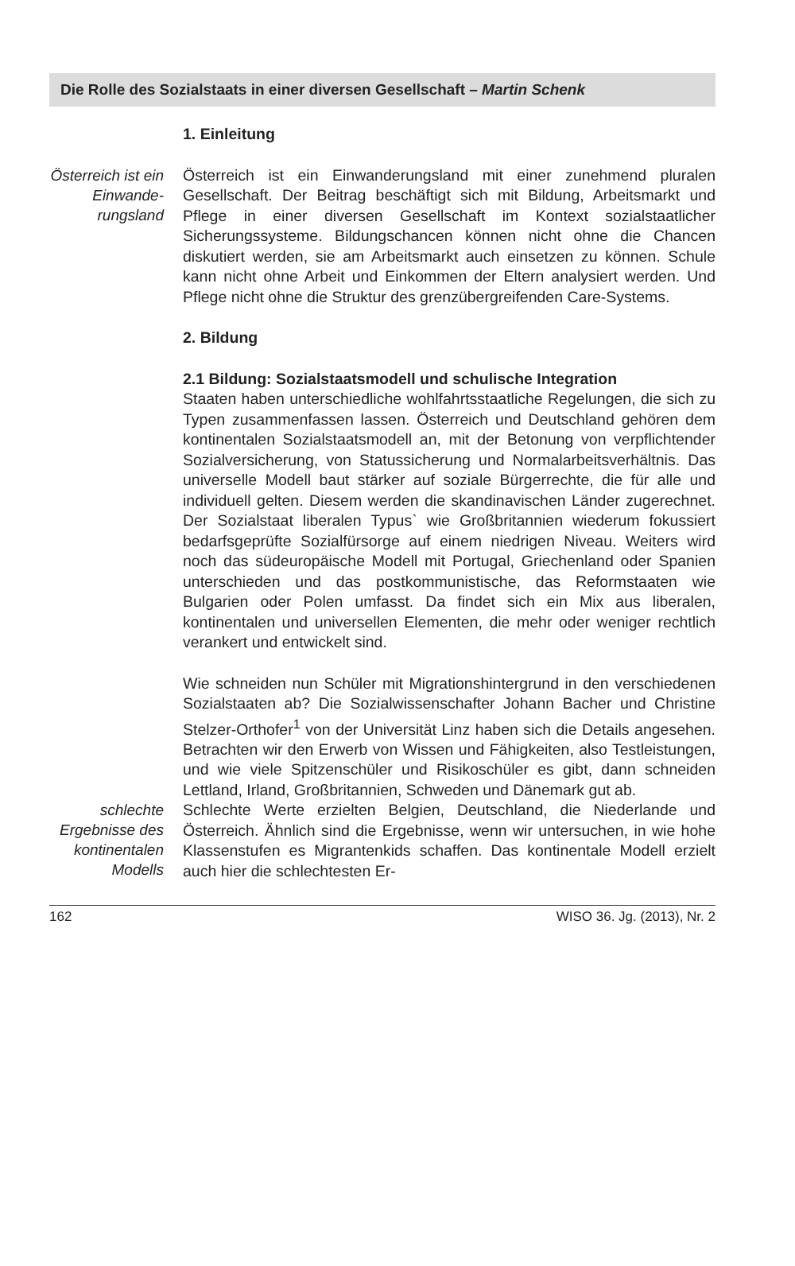Die Rolle des Sozialstaats in einer diversen Gesellschaft – Martin Schenk
1. Einleitung
Österreich ist ein Einwande-rungsland
Österreich ist ein Einwanderungsland mit einer zunehmend pluralen Gesellschaft. Der Beitrag beschäftigt sich mit Bildung, Arbeitsmarkt und Pflege in einer diversen Gesellschaft im Kontext sozialstaatlicher Sicherungssysteme. Bildungschancen können nicht ohne die Chancen diskutiert werden, sie am Arbeitsmarkt auch einsetzen zu können. Schule kann nicht ohne Arbeit und Einkommen der Eltern analysiert werden. Und Pflege nicht ohne die Struktur des grenzübergreifenden Care-Systems.
2. Bildung
2.1 Bildung: Sozialstaatsmodell und schulische Integration
Staaten haben unterschiedliche wohlfahrtsstaatliche Regelungen, die sich zu Typen zusammenfassen lassen. Österreich und Deutschland gehören dem kontinentalen Sozialstaatsmodell an, mit der Betonung von verpflichtender Sozialversicherung, von Statussicherung und Normalarbeitsverhältnis. Das universelle Modell baut stärker auf soziale Bürgerrechte, die für alle und individuell gelten. Diesem werden die skandinavischen Länder zugerechnet. Der Sozialstaat liberalen Typus` wie Großbritannien wiederum fokussiert bedarfsgeprüfte Sozialfürsorge auf einem niedrigen Niveau. Weiters wird noch das südeuropäische Modell mit Portugal, Griechenland oder Spanien unterschieden und das postkommunistische, das Reformstaaten wie Bulgarien oder Polen umfasst. Da findet sich ein Mix aus liberalen, kontinentalen und universellen Elementen, die mehr oder weniger rechtlich verankert und entwickelt sind.
Wie schneiden nun Schüler mit Migrationshintergrund in den verschiedenen Sozialstaaten ab? Die Sozialwissenschafter Johann Bacher und Christine Stelzer-Orthofer<sup>1</sup> von der Universität Linz haben sich die Details angesehen. Betrachten wir den Erwerb von Wissen und Fähigkeiten, also Testleistungen, und wie viele Spitzenschüler und Risikoschüler es gibt, dann schneiden Lettland, Irland, Großbritannien, Schweden und Dänemark gut ab.
schlechte Ergebnisse des kontinentalen Modells
Schlechte Werte erzielten Belgien, Deutschland, die Niederlande und Österreich. Ähnlich sind die Ergebnisse, wenn wir untersuchen, in wie hohe Klassenstufen es Migrantenkids schaffen. Das kontinentale Modell erzielt auch hier die schlechtesten Er-
162 WISO 36. Jg. (2013), Nr. 2